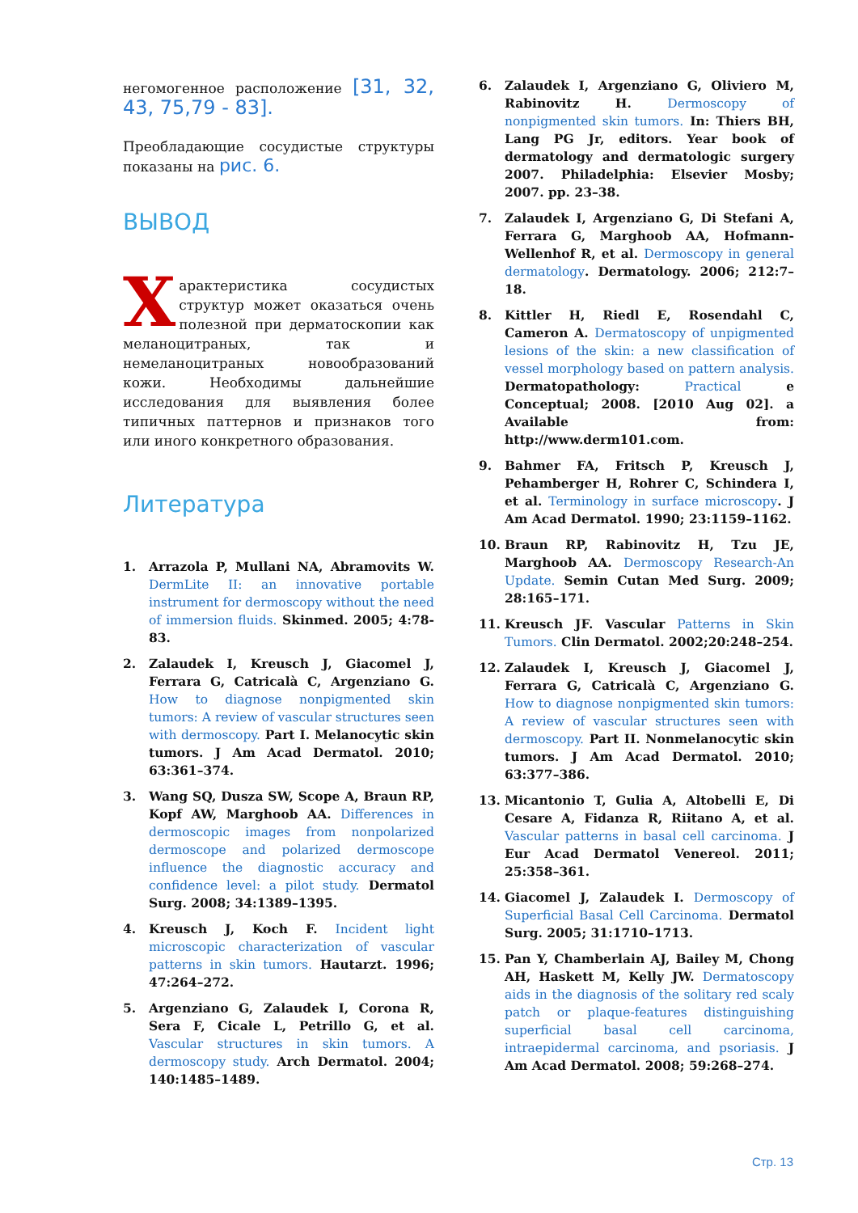негомогенное расположение [31, 32, 43, 75,79 - 83].
Преобладающие сосудистые структуры показаны на рис. 6.
ВЫВОД
Характеристика сосудистых структур может оказаться очень полезной при дерматоскопии как меланоцитраных, так и немеланоцитраных новообразований кожи. Необходимы дальнейшие исследования для выявления более типичных паттернов и признаков того или иного конкретного образования.
Литература
1. Arrazola P, Mullani NA, Abramovits W. DermLite II: an innovative portable instrument for dermoscopy without the need of immersion fluids. Skinmed. 2005; 4:78-83.
2. Zalaudek I, Kreusch J, Giacomel J, Ferrara G, Catricalà C, Argenziano G. How to diagnose nonpigmented skin tumors: A review of vascular structures seen with dermoscopy. Part I. Melanocytic skin tumors. J Am Acad Dermatol. 2010; 63:361–374.
3. Wang SQ, Dusza SW, Scope A, Braun RP, Kopf AW, Marghoob AA. Differences in dermoscopic images from nonpolarized dermoscope and polarized dermoscope influence the diagnostic accuracy and confidence level: a pilot study. Dermatol Surg. 2008; 34:1389–1395.
4. Kreusch J, Koch F. Incident light microscopic characterization of vascular patterns in skin tumors. Hautarzt. 1996; 47:264–272.
5. Argenziano G, Zalaudek I, Corona R, Sera F, Cicale L, Petrillo G, et al. Vascular structures in skin tumors. A dermoscopy study. Arch Dermatol. 2004; 140:1485–1489.
6. Zalaudek I, Argenziano G, Oliviero M, Rabinovitz H. Dermoscopy of nonpigmented skin tumors. In: Thiers BH, Lang PG Jr, editors. Year book of dermatology and dermatologic surgery 2007. Philadelphia: Elsevier Mosby; 2007. pp. 23–38.
7. Zalaudek I, Argenziano G, Di Stefani A, Ferrara G, Marghoob AA, Hofmann-Wellenhof R, et al. Dermoscopy in general dermatology. Dermatology. 2006; 212:7–18.
8. Kittler H, Riedl E, Rosendahl C, Cameron A. Dermatoscopy of unpigmented lesions of the skin: a new classification of vessel morphology based on pattern analysis. Dermatopathology: Practical e Conceptual; 2008. [2010 Aug 02]. a Available from: http://www.derm101.com.
9. Bahmer FA, Fritsch P, Kreusch J, Pehamberger H, Rohrer C, Schindera I, et al. Terminology in surface microscopy. J Am Acad Dermatol. 1990; 23:1159–1162.
10. Braun RP, Rabinovitz H, Tzu JE, Marghoob AA. Dermoscopy Research-An Update. Semin Cutan Med Surg. 2009; 28:165–171.
11. Kreusch JF. Vascular Patterns in Skin Tumors. Clin Dermatol. 2002;20:248–254.
12. Zalaudek I, Kreusch J, Giacomel J, Ferrara G, Catricalà C, Argenziano G. How to diagnose nonpigmented skin tumors: A review of vascular structures seen with dermoscopy. Part II. Nonmelanocytic skin tumors. J Am Acad Dermatol. 2010; 63:377–386.
13. Micantonio T, Gulia A, Altobelli E, Di Cesare A, Fidanza R, Riitano A, et al. Vascular patterns in basal cell carcinoma. J Eur Acad Dermatol Venereol. 2011; 25:358–361.
14. Giacomel J, Zalaudek I. Dermoscopy of Superficial Basal Cell Carcinoma. Dermatol Surg. 2005; 31:1710–1713.
15. Pan Y, Chamberlain AJ, Bailey M, Chong AH, Haskett M, Kelly JW. Dermatoscopy aids in the diagnosis of the solitary red scaly patch or plaque-features distinguishing superficial basal cell carcinoma, intraepidermal carcinoma, and psoriasis. J Am Acad Dermatol. 2008; 59:268–274.
Стр. 13